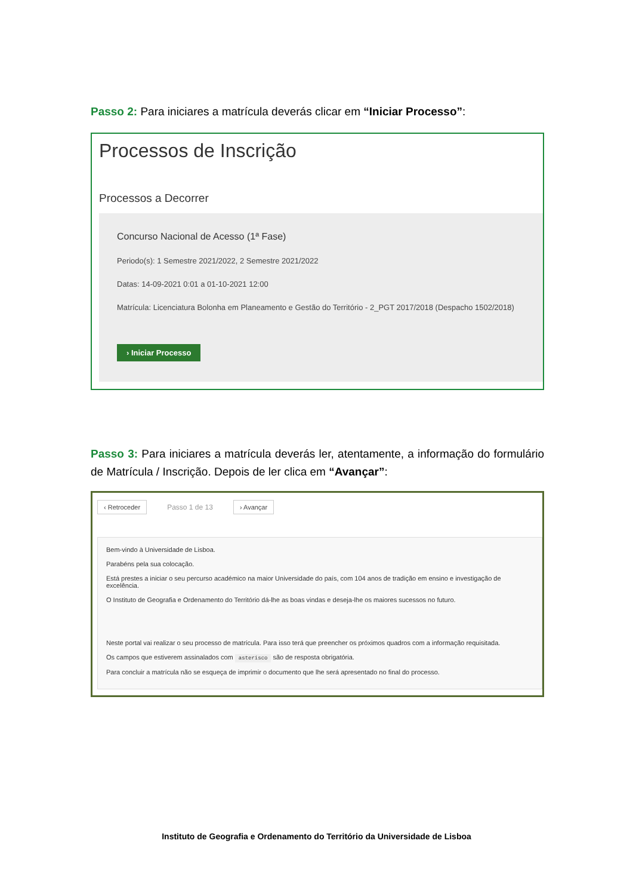Passo 2: Para iniciares a matrícula deverás clicar em “Iniciar Processo”:
Processos de Inscrição
Processos a Decorrer
Concurso Nacional de Acesso (1ª Fase)
Periodo(s): 1 Semestre 2021/2022, 2 Semestre 2021/2022
Datas: 14-09-2021 0:01 a 01-10-2021 12:00
Matrícula: Licenciatura Bolonha em Planeamento e Gestão do Território - 2_PGT 2017/2018 (Despacho 1502/2018)
› Iniciar Processo
Passo 3: Para iniciares a matrícula deverás ler, atentamente, a informação do formulário de Matrícula / Inscrição. Depois de ler clica em “Avançar”:
‹ Retroceder Passo 1 de 13 › Avançar
Bem-vindo à Universidade de Lisboa.
Parabéns pela sua colocação.
Está prestes a iniciar o seu percurso académico na maior Universidade do país, com 104 anos de tradição em ensino e investigação de excelência.
O Instituto de Geografia e Ordenamento do Território dá-lhe as boas vindas e deseja-lhe os maiores sucessos no futuro.
Neste portal vai realizar o seu processo de matrícula. Para isso terá que preencher os próximos quadros com a informação requisitada.
Os campos que estiverem assinalados com asterisco são de resposta obrigatória.
Para concluir a matrícula não se esqueça de imprimir o documento que lhe será apresentado no final do processo.
Instituto de Geografia e Ordenamento do Território da Universidade de Lisboa